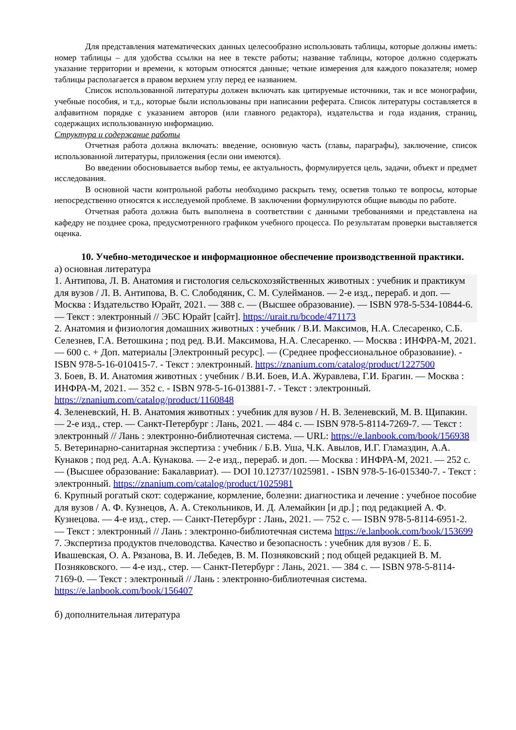Для представления математических данных целесообразно использовать таблицы, которые должны иметь: номер таблицы – для удобства ссылки на нее в тексте работы; название таблицы, которое должно содержать указание территории и времени, к которым относятся данные; четкие измерения для каждого показателя; номер таблицы располагается в правом верхнем углу перед ее названием.
Список использованной литературы должен включать как цитируемые источники, так и все монографии, учебные пособия, и т.д., которые были использованы при написании реферата. Список литературы составляется в алфавитном порядке с указанием авторов (или главного редактора), издательства и года издания, страниц, содержащих использованную информацию.
Структура и содержание работы
Отчетная работа должна включать: введение, основную часть (главы, параграфы), заключение, список использованной литературы, приложения (если они имеются).
Во введении обосновывается выбор темы, ее актуальность, формулируется цель, задачи, объект и предмет исследования.
В основной части контрольной работы необходимо раскрыть тему, осветив только те вопросы, которые непосредственно относятся к исследуемой проблеме. В заключении формулируются общие выводы по работе.
Отчетная работа должна быть выполнена в соответствии с данными требованиями и представлена на кафедру не позднее срока, предусмотренного графиком учебного процесса. По результатам проверки выставляется оценка.
10. Учебно-методическое и информационное обеспечение производственной практики.
а) основная литература
1. Антипова, Л. В. Анатомия и гистология сельскохозяйственных животных : учебник и практикум для вузов / Л. В. Антипова, В. С. Слободяник, С. М. Сулейманов. — 2-е изд., перераб. и доп. — Москва : Издательство Юрайт, 2021. — 388 с. — (Высшее образование). — ISBN 978-5-534-10844-6. — Текст : электронный // ЭБС Юрайт [сайт]. https://urait.ru/bcode/471173
2. Анатомия и физиология домашних животных : учебник / В.И. Максимов, Н.А. Слесаренко, С.Б. Селезнев, Г.А. Ветошкина ; под ред. В.И. Максимова, Н.А. Слесаренко. — Москва : ИНФРА-М, 2021. — 600 с. + Доп. материалы [Электронный ресурс]. — (Среднее профессиональное образование). - ISBN 978-5-16-010415-7. - Текст : электронный. https://znanium.com/catalog/product/1227500
3. Боев, В. И. Анатомия животных : учебник / В.И. Боев, И.А. Журавлева, Г.И. Брагин. — Москва : ИНФРА-М, 2021. — 352 с. - ISBN 978-5-16-013881-7. - Текст : электронный. https://znanium.com/catalog/product/1160848
4. Зеленевский, Н. В. Анатомия животных : учебник для вузов / Н. В. Зеленевский, М. В. Щипакин. — 2-е изд., стер. — Санкт-Петербург : Лань, 2021. — 484 с. — ISBN 978-5-8114-7269-7. — Текст : электронный // Лань : электронно-библиотечная система. — URL: https://e.lanbook.com/book/156938
5. Ветеринарно-санитарная экспертиза : учебник / Б.В. Уша, Ч.К. Авылов, И.Г. Гламаздин, А.А. Кунаков ; под ред. А.А. Кунакова. — 2-е изд., перераб. и доп. — Москва : ИНФРА-М, 2021. — 252 с. — (Высшее образование: Бакалавриат). — DOI 10.12737/1025981. - ISBN 978-5-16-015340-7. - Текст : электронный. https://znanium.com/catalog/product/1025981
6. Крупный рогатый скот: содержание, кормление, болезни: диагностика и лечение : учебное пособие для вузов / А. Ф. Кузнецов, А. А. Стекольников, И. Д. Алемайкин [и др.] ; под редакцией А. Ф. Кузнецова. — 4-е изд., стер. — Санкт-Петербург : Лань, 2021. — 752 с. — ISBN 978-5-8114-6951-2. — Текст : электронный // Лань : электронно-библиотечная система https://e.lanbook.com/book/153699
7. Экспертиза продуктов пчеловодства. Качество и безопасность : учебник для вузов / Е. Б. Ивашевская, О. А. Рязанова, В. И. Лебедев, В. М. Позняковский ; под общей редакцией В. М. Позняковского. — 4-е изд., стер. — Санкт-Петербург : Лань, 2021. — 384 с. — ISBN 978-5-8114-7169-0. — Текст : электронный // Лань : электронно-библиотечная система. https://e.lanbook.com/book/156407
б) дополнительная литература